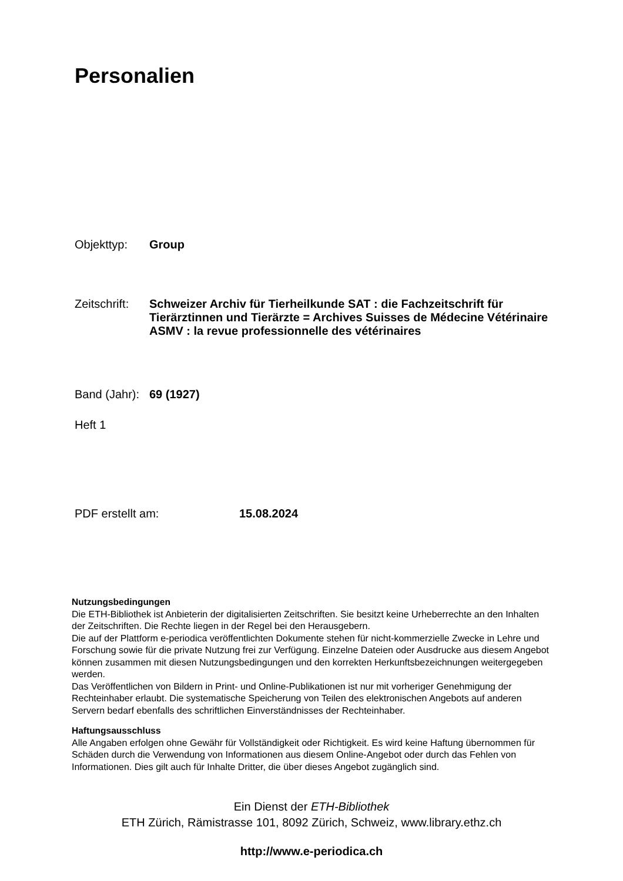Personalien
Objekttyp: Group
Zeitschrift: Schweizer Archiv für Tierheilkunde SAT : die Fachzeitschrift für Tierärztinnen und Tierärzte = Archives Suisses de Médecine Vétérinaire ASMV : la revue professionnelle des vétérinaires
Band (Jahr): 69 (1927)
Heft 1
PDF erstellt am: 15.08.2024
Nutzungsbedingungen
Die ETH-Bibliothek ist Anbieterin der digitalisierten Zeitschriften. Sie besitzt keine Urheberrechte an den Inhalten der Zeitschriften. Die Rechte liegen in der Regel bei den Herausgebern.
Die auf der Plattform e-periodica veröffentlichten Dokumente stehen für nicht-kommerzielle Zwecke in Lehre und Forschung sowie für die private Nutzung frei zur Verfügung. Einzelne Dateien oder Ausdrucke aus diesem Angebot können zusammen mit diesen Nutzungsbedingungen und den korrekten Herkunftsbezeichnungen weitergegeben werden.
Das Veröffentlichen von Bildern in Print- und Online-Publikationen ist nur mit vorheriger Genehmigung der Rechteinhaber erlaubt. Die systematische Speicherung von Teilen des elektronischen Angebots auf anderen Servern bedarf ebenfalls des schriftlichen Einverständnisses der Rechteinhaber.
Haftungsausschluss
Alle Angaben erfolgen ohne Gewähr für Vollständigkeit oder Richtigkeit. Es wird keine Haftung übernommen für Schäden durch die Verwendung von Informationen aus diesem Online-Angebot oder durch das Fehlen von Informationen. Dies gilt auch für Inhalte Dritter, die über dieses Angebot zugänglich sind.
Ein Dienst der ETH-Bibliothek
ETH Zürich, Rämistrasse 101, 8092 Zürich, Schweiz, www.library.ethz.ch
http://www.e-periodica.ch